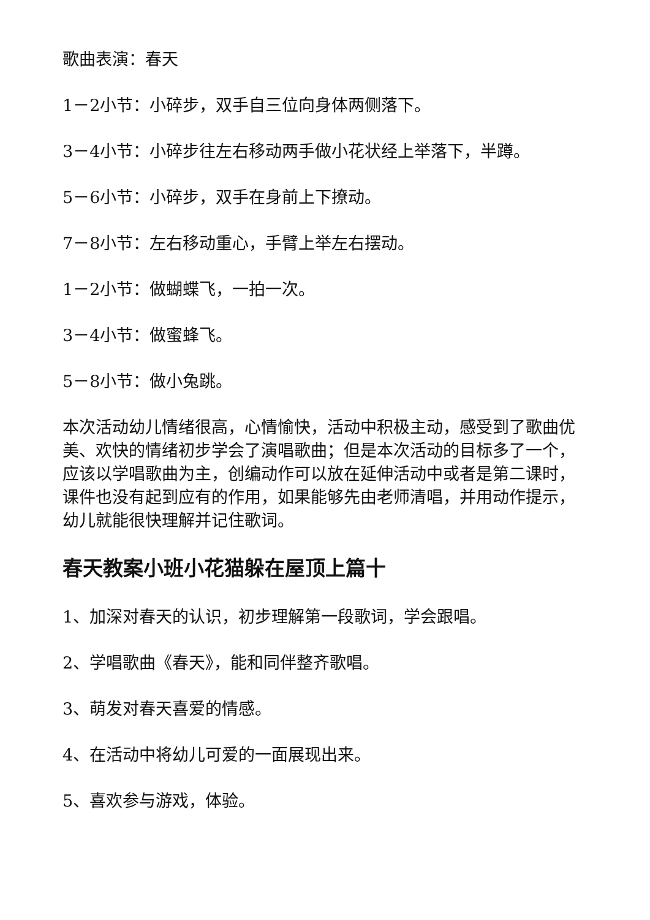歌曲表演：春天
1－2小节：小碎步，双手自三位向身体两侧落下。
3－4小节：小碎步往左右移动两手做小花状经上举落下，半蹲。
5－6小节：小碎步，双手在身前上下撩动。
7－8小节：左右移动重心，手臂上举左右摆动。
1－2小节：做蝴蝶飞，一拍一次。
3－4小节：做蜜蜂飞。
5－8小节：做小兔跳。
本次活动幼儿情绪很高，心情愉快，活动中积极主动，感受到了歌曲优美、欢快的情绪初步学会了演唱歌曲；但是本次活动的目标多了一个，应该以学唱歌曲为主，创编动作可以放在延伸活动中或者是第二课时，课件也没有起到应有的作用，如果能够先由老师清唱，并用动作提示，幼儿就能很快理解并记住歌词。
春天教案小班小花猫躲在屋顶上篇十
1、加深对春天的认识，初步理解第一段歌词，学会跟唱。
2、学唱歌曲《春天》，能和同伴整齐歌唱。
3、萌发对春天喜爱的情感。
4、在活动中将幼儿可爱的一面展现出来。
5、喜欢参与游戏，体验。